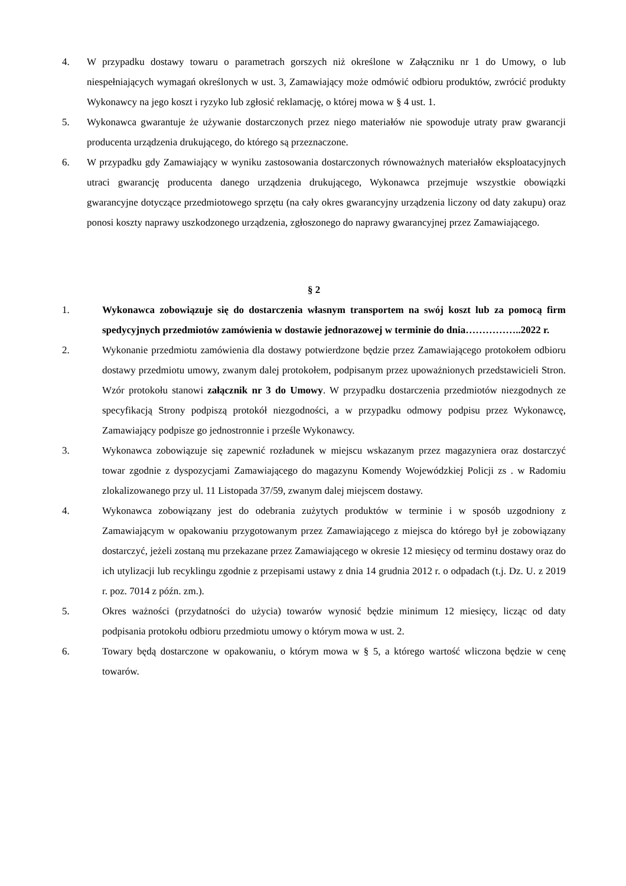4. W przypadku dostawy towaru o parametrach gorszych niż określone w Załączniku nr 1 do Umowy, o lub niespełniających wymagań określonych w ust. 3, Zamawiający może odmówić odbioru produktów, zwrócić produkty Wykonawcy na jego koszt i ryzyko lub zgłosić reklamację, o której mowa w § 4 ust. 1.
5. Wykonawca gwarantuje że używanie dostarczonych przez niego materiałów nie spowoduje utraty praw gwarancji producenta urządzenia drukującego, do którego są przeznaczone.
6. W przypadku gdy Zamawiający w wyniku zastosowania dostarczonych równoważnych materiałów eksploatacyjnych utraci gwarancję producenta danego urządzenia drukującego, Wykonawca przejmuje wszystkie obowiązki gwarancyjne dotyczące przedmiotowego sprzętu (na cały okres gwarancyjny urządzenia liczony od daty zakupu) oraz ponosi koszty naprawy uszkodzonego urządzenia, zgłoszonego do naprawy gwarancyjnej przez Zamawiającego.
§ 2
1. Wykonawca zobowiązuje się do dostarczenia własnym transportem na swój koszt lub za pomocą firm spedycyjnych przedmiotów zamówienia w dostawie jednorazowej w terminie do dnia……………..2022 r.
2. Wykonanie przedmiotu zamówienia dla dostawy potwierdzone będzie przez Zamawiającego protokołem odbioru dostawy przedmiotu umowy, zwanym dalej protokołem, podpisanym przez upoważnionych przedstawicieli Stron. Wzór protokołu stanowi załącznik nr 3 do Umowy. W przypadku dostarczenia przedmiotów niezgodnych ze specyfikacją Strony podpiszą protokół niezgodności, a w przypadku odmowy podpisu przez Wykonawcę, Zamawiający podpisze go jednostronnie i prześle Wykonawcy.
3. Wykonawca zobowiązuje się zapewnić rozładunek w miejscu wskazanym przez magazyniera oraz dostarczyć towar zgodnie z dyspozycjami Zamawiającego do magazynu Komendy Wojewódzkiej Policji zs . w Radomiu zlokalizowanego przy ul. 11 Listopada 37/59, zwanym dalej miejscem dostawy.
4. Wykonawca zobowiązany jest do odebrania zużytych produktów w terminie i w sposób uzgodniony z Zamawiającym w opakowaniu przygotowanym przez Zamawiającego z miejsca do którego był je zobowiązany dostarczyć, jeżeli zostaną mu przekazane przez Zamawiającego w okresie 12 miesięcy od terminu dostawy oraz do ich utylizacji lub recyklingu zgodnie z przepisami ustawy z dnia 14 grudnia 2012 r. o odpadach (t.j. Dz. U. z 2019 r. poz. 7014 z późn. zm.).
5. Okres ważności (przydatności do użycia) towarów wynosić będzie minimum 12 miesięcy, licząc od daty podpisania protokołu odbioru przedmiotu umowy o którym mowa w ust. 2.
6. Towary będą dostarczone w opakowaniu, o którym mowa w § 5, a którego wartość wliczona będzie w cenę towarów.